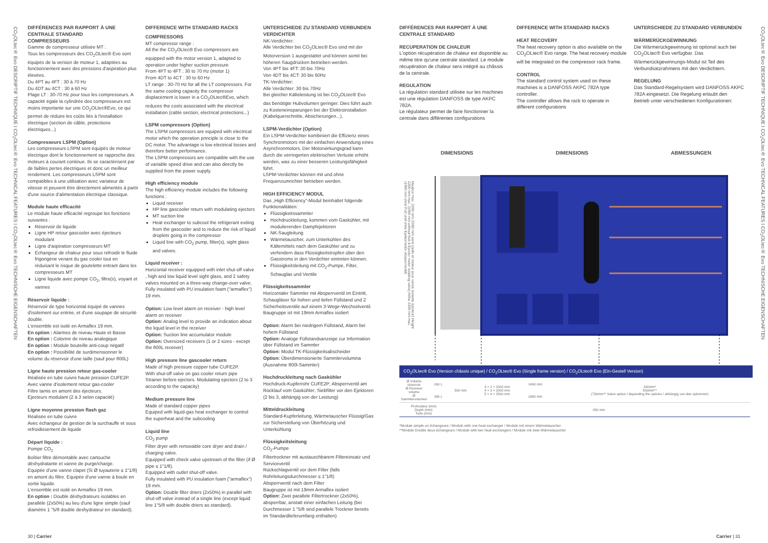CO<sub>2</sub>OLtec® Evo DESCRIPTIF TECHNIQUE I CO<sub>2</sub>OLtec® Evo TECHNICAL FEATURES I CO<sub>2</sub>OLtec® Evo TECHNISCHE EIGENSCHAFTEN
DIFFÉRENCES PAR RAPPORT À UNE CENTRALE STANDARD
COMPRESSEURS
Gamme de compresseur utilisée MT :
Tous les compresseurs des CO<sub>2</sub>OLtec® Evo sont équipés de la version de moteur 1, adaptées au fonctionnement avec des pressions d'aspiration plus élevées.
Du 4PT au 4FT : 30 à 70 Hz
Du 4DT au 4CT : 30 à 60 Hz
Plage LT : 30-70 Hz pour tous les compresseurs. A capacité égale la cylindrée des compresseurs est moins importante sur une CO<sub>2</sub>OLtec®Evo, ce qui permet de réduire les coûts liés à l'installation électrique (section de câble, protections électriques...)
Compresseurs LSPM (Option)
Les compresseurs LSPM sont équipés de moteur électrique dont le fonctionnement se rapproche des moteurs à courant continue. Ils se caractérisent par de faibles pertes électriques et donc un meilleur rendement. Les compresseurs LSPM sont compatibles à une utilisation avec variateur de vitesse et peuvent être directement alimentés à partir d'une source d'alimentation électrique classique.
Module haute efficacité
Le module haute efficacité regroupe les fonctions suivantes :
Réservoir de liquide
Ligne HP retour gascooler avec éjecteurs modulant
Ligne d'aspiration compresseurs MT
Echangeur de chaleur pour sous refroidir le fluide frigorigène venant du gas cooler tout en réduisant le risque de goutelette entrant dans les compresseurs MT
Ligne liquide avec pompe CO<sub>2</sub>, filtre(s), voyant et vannes
Réservoir liquide :
Réservoir de type horizontal équipé de vannes d'isolement sur entrée, et d'une soupape de sécurité double.
L'ensemble est isolé en Armaflex 19 mm.
En option : Alarmes de niveau Haute et Basse
En option : Colonne de niveau analogique
En option : Module bouteille anti-coup négatif
En option : Possibilité de surdimensionner le volume du réservoir d'une taille (sauf pour 800L)
Ligne haute pression retour gas-cooler
Réalisée en tube cuivre haute pression CUFE2P.
Avec vanne d'isolement retour gas-cooler
Filtre tamis en amont des éjecteurs.
Ejecteurs modulant (2 à 3 selon capacité)
Ligne moyenne pression flash gaz
Réalisée en tube cuivre
Avec échangeur de gestion de la surchauffe et sous refroidissement de liquide
Départ liquide :
Pompe CO<sub>2</sub>
Boîtier filtre démontable avec cartouche déshydratante et vanne de purge/charge.
Equipée d'une vanne clapet (Si Ø tuyauterie ≤ 1"1/8) en amont du filtre. Equipée d'une vanne à boule en sortie liquide.
L'ensemble est isolé en Armaflex 19 mm.
En option : Double déshydrateurs isolables en parallèle (2x50%) au lieu d'une ligne simple (sauf diamètre 1 "5/8 double deshydrateur en standard).
DIFFERENCE WITH STANDARD RACKS
COMPRESSORS
MT compressor range :
All the the CO<sub>2</sub>OLtec® Evo compressors are equipped with the motor version 1, adapted to operation under higher suction pressure
From 4PT to 4FT : 30 to 70 Hz (motor 1)
From 4DT to 4CT : 30 to 60 Hz
LT range : 30-70 Hz for all the LT compressors. For the same cooling capacity the compressor displacement is lower in a CO<sub>2</sub>OLtec®Evo, which reduces the costs associated with the electrical installation (cable section, electrical protections...)
LSPM compressors (Option)
The LSPM compressors are equiped with electrical motor which the operation principle is close to the DC motor. The advantage is low electrical losses and therefore better performance.
The LSPM compressors are compatible with the use of variable speed drive and can also directly be supplied from the power supply.
High efficiency module
The high efficiency module includes the following functions :
Liquid receiver
HP line gascooler return with modulating ejectors
MT suction line
Heat exchanger to subcool the refrigerant exiting from the gascooler and to reduce the risk of liquid droplets going in the compressor
Liquid line with CO<sub>2</sub> pump, filter(s), sight glass and valves.
Liquid receiver :
Horizontal receiver equipped with inlet shut-off valve , high and low liquid level sight glass, and 2 safety valves mounted on a three-way change-over valve.
Fully insulated with PU insulation foam ("armaflex") 19 mm.
Option: Low level alarm on receiver - high level alarm on receiver
Option: Analog level to provide an indication about the liquid level in the receiver
Option: Suction line accumulator module
Option: Oversized receivers (1 or 2 sizes - except the 800L receiver)
High pressure line gascooler return
Made of high pressure copper tube CUFE2P.
With shut-off valve on gas cooler return pipe
Strainer before ejectors. Modulating ejectors (2 to 3 according to the capacity)
Medium pressure line
Made of standard copper pipes
Equiped with liquid-gas heat exchanger to control the superheat and the subcooling
Liquid line
CO<sub>2</sub> pump
Filter dryer with removable core dryer and drain / charging valve.
Equipped with check valve upstream of the filter (if Ø pipe ≤ 1"1/8).
Equipped with outlet shut-off valve.
Fully insulated with PU insulation foam ("armaflex") 19 mm.
Option: Double filter driers (2x50%) in parallel with shut-off valve instead of a single line (except liquid line 1"5/8 with double driers as standard).
UNTERSCHIEDE ZU STANDARD VERBUNDEN
VERDICHTER
NK-Verdichter:
Alle Verdichter bei CO<sub>2</sub>OLtec® Evo sind mit der Motorversion 1 ausgestattet und können somit bei höheren Saugdrücken betrieben werden.
Von 4PT bis 4FT: 30 bis 70Hz
Von 4DT bis 4CT: 30 bis 60Hz
TK-Verdichter:
Alle Verdichter: 30 bis 70Hz
Bei gleicher Kälteleistung ist bei CO<sub>2</sub>OLtec® Evo das benötigte Hubvolumen geringer. Dies führt auch zu Kosteneinsparungen bei der Elektroinstallation (Kabelquerschnitte, Absicherungen...).
LSPM-Verdichter (Option)
Ein LSPM-Verdichter kombiniert die Effizienz eines Synchronmotors mit der einfachen Anwendung eines Asynchronmotors. Der Motorwirkungsgrad kann durch die verringerten elektrischen Verluste erhöht werden, was zu einer besseren Leistungsfähigkeit führt.
LSPM-Verdichter können mit und ohne Frequenzumrichter betrieben werden.
HIGH EFFICIENCY MODUL
Das „High Efficiency"-Modul beinhaltet folgende Funktionalitäten:
Flüssigkeitssammler
Hochdruckleitung, kommen vom Gaskühler, mit modulierenden Dampfejektoren
NK-Saugleitung
Wärmetauscher, zum Unterkühlen des Kältemittels nach dem Gaskühler und zu verhindern dass Flüssigkeitstropfen über den Gasstroms in den Verdichter eintreten können.
Flüssigkeitsleitung mit CO<sub>2</sub>-Pumpe, Filter, Schauglas und Ventile
Flüssigkeitssammler
Horizontaler Sammler mit Absperrventil im Eintritt, Schaugläser für hohen und tiefen Füllstand und 2 Sicherheitsventile auf einem 3-Wege-Wechselventil.
Baugruppe ist mit 19mm Armaflex isoliert
Option: Alarm bei niedrigem Füllstand, Alarm bei hohem Füllstand
Option: Analoge Füllstandsanzeige zur Information über Füllstand im Sammler
Option: Modul TK-Flüssigkeitsabscheider
Option: Überdimensionierte Sammlervolumina (Ausnahme 800l-Sammler)
Hochdruckleitung nach Gaskühler
Hochdruck-Kupferrohr CUFE2P; Absperrventil am Rücklauf vom Gaskühler; Siebfilter vor den Ejektoren (2 bis 3, abhängig von der Leistung)
Mitteldruckleitung
Standard-Kupferleitung, Wärmetauscher Flüssig/Gas zur Sicherstellung von Überhitzung und Unterkühlung
Flüssigkeitsleitung
CO<sub>2</sub>-Pumpe
Filtertrockner mit austauschbarem Filtereinsatz und Serviceventil
Rückschlagventil vor dem Filter (falls Rohrleitungsdurchmesser ≤ 1"1/8)
Absperrventil nach dem Filter
Baugruppe ist mit 19mm Armaflex isoliert
Option: Zwei parallele Filtertrockner (2x50%), absperrbar, anstatt einer einfachen Leitung (bei Durchmesser 1 "5/8 sind parallele Trockner bereits im Standardlieferumfang enthalten)
30 | Carrier
DIFFÉRENCES PAR RAPPORT À UNE CENTRALE STANDARD
RECUPERATION DE CHALEUR
L'option récupération de chaleur est disponible au même titre qu'une centrale standard. Le module récupération de chaleur sera intégré au châssis de la centrale.
REGULATION
La régulation standard utilisée sur les machines est une régulation DANFOSS de type AKPC 782A.
Le régulateur permet de faire fonctionner la centrale dans différentes configurations
DIFFERENCE WITH STANDARD RACKS
HEAT RECOVERY
The heat recovery option is also available on the CO<sub>2</sub>OLtec® Evo range. The heat recovery module will be integrated on the compressor rack frame.
CONTROL
The standard control system used on these machines is a DANFOSS AKPC 782A type controller.
The controller allows the rack to operate in different configurations
UNTERSCHIEDE ZU STANDARD VERBUNDEN
WÄRMERÜCKGEWINNUNG
Die Wärmerückgewinnung ist optional auch bei CO<sub>2</sub>OLtec® Evo verfügbar. Das Wärmerückgewinnungs-Modul ist Teil des Verbundsatzrahmens mit den Verdichtern.
REGELUNG
Das Standard-Regelsystem wird DANFOSS AKPC 782A eingesetzt. Die Regelung erlaubt den Betrieb unter verschiedenen Konfigurationen:
DIMENSIONS DIMENSIONS ABMESSUNGEN
Hauteur max. 2200 mm (1980 mm sans pieds et moteur pour vanne isolante éjecteur) Height 2200 mm max. (1980 mm without feet & Ejector motor isolating valve) Höhe 2200 mm max. (1980 mm ohne Fuß und ohne Ejektormotor-Absperrventil)
CO<sub>2</sub>OLtec® Evo (Version châssis unique) / CO<sub>2</sub>OLtec® Evo (Single frame version) / CO<sub>2</sub>OLtec® Evo (Ein-Gestell Version)
| Ø Volume réservoir Ø Receiver volume Ø Sammlervolumen | 260 L | 500 mm | 3 + 2 = 1500 mm 4 + 3 = 2000 mm 5 + 4 = 2500 mm | 1490 mm | 330mm* 500mm** (700mm** Selon option / depending the options / abhängig von den optionnen) |
| | 390 L | | | 1990 mm | |
| Profondeur (mm) Depth (mm) Tiefe (mm) | | 850 mm | | | |
*Module simple un échangeurs / Module with one heat exchanger / Module mit einem Wärmetauscher
**Module Double deux échangeurs / Module with two heat exchangers / Module mit zwei Wärmetauscher
CO<sub>2</sub>OLtec® Evo DESCRIPTIF TECHNIQUE I CO<sub>2</sub>OLtec® Evo TECHNICAL FEATURES I CO<sub>2</sub>OLtec® Evo TECHNISCHE EIGENSCHAFTEN
Carrier | 31